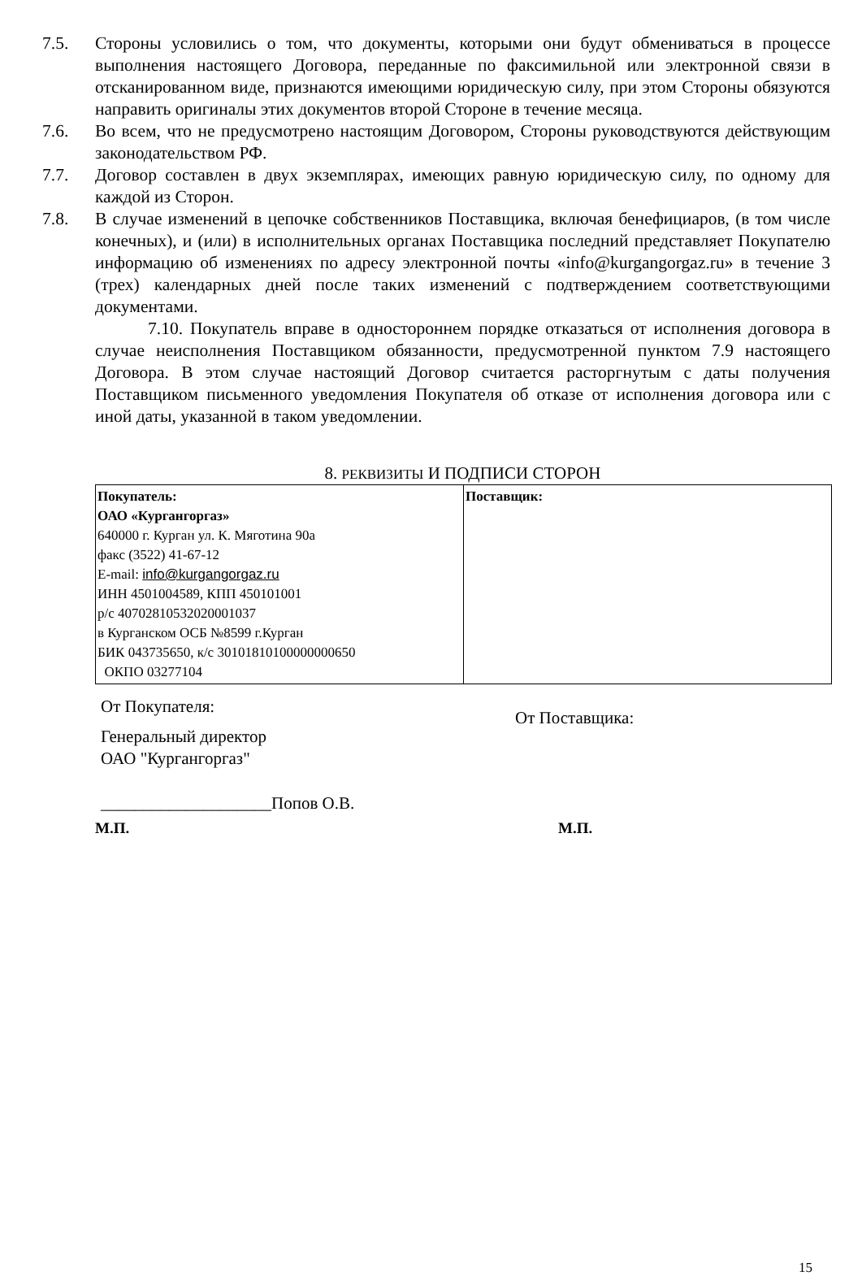7.5. Стороны условились о том, что документы, которыми они будут обмениваться в процессе выполнения настоящего Договора, переданные по факсимильной или электронной связи в отсканированном виде, признаются имеющими юридическую силу, при этом Стороны обязуются направить оригиналы этих документов второй Стороне в течение месяца.
7.6. Во всем, что не предусмотрено настоящим Договором, Стороны руководствуются действующим законодательством РФ.
7.7. Договор составлен в двух экземплярах, имеющих равную юридическую силу, по одному для каждой из Сторон.
7.8. В случае изменений в цепочке собственников Поставщика, включая бенефициаров, (в том числе конечных), и (или) в исполнительных органах Поставщика последний представляет Покупателю информацию об изменениях по адресу электронной почты «info@kurgangorgaz.ru» в течение 3 (трех) календарных дней после таких изменений с подтверждением соответствующими документами.
7.10. Покупатель вправе в одностороннем порядке отказаться от исполнения договора в случае неисполнения Поставщиком обязанности, предусмотренной пунктом 7.9 настоящего Договора. В этом случае настоящий Договор считается расторгнутым с даты получения Поставщиком письменного уведомления Покупателя об отказе от исполнения договора или с иной даты, указанной в таком уведомлении.
8. РЕКВИЗИТЫ И ПОДПИСИ СТОРОН
| Покупатель: ОАО «Кургангоргаз» 640000 г. Курган ул. К. Мяготина 90а факс (3522) 41-67-12 E-mail: info@kurgangorgaz.ru ИНН 4501004589, КПП 450101001 р/с 40702810532020001037 в Курганском ОСБ №8599 г.Курган БИК 043735650, к/с 30101810100000000650 ОКПО 03277104 | Поставщик: |
От Покупателя:
Генеральный директор
ОАО "Кургангоргаз"
____________________Попов О.В.
От Поставщика:
М.П. М.П.
15